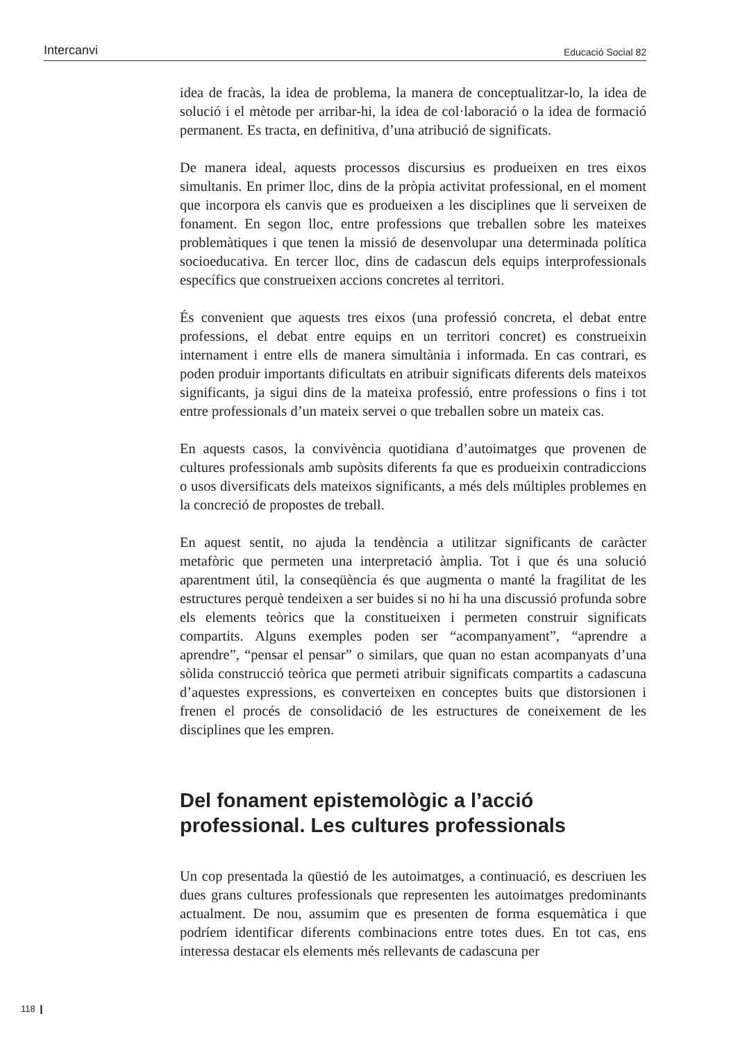Intercanvi Educació Social 82
idea de fracàs, la idea de problema, la manera de conceptualitzar-lo, la idea de solució i el mètode per arribar-hi, la idea de col·laboració o la idea de formació permanent. Es tracta, en definitiva, d’una atribució de significats.
De manera ideal, aquests processos discursius es produeixen en tres eixos simultanis. En primer lloc, dins de la pròpia activitat professional, en el moment que incorpora els canvis que es produeixen a les disciplines que li serveixen de fonament. En segon lloc, entre professions que treballen sobre les mateixes problemàtiques i que tenen la missió de desenvolupar una determinada política socioeducativa. En tercer lloc, dins de cadascun dels equips interprofessionals específics que construeixen accions concretes al territori.
És convenient que aquests tres eixos (una professió concreta, el debat entre professions, el debat entre equips en un territori concret) es construeixin internament i entre ells de manera simultània i informada. En cas contrari, es poden produir importants dificultats en atribuir significats diferents dels mateixos significants, ja sigui dins de la mateixa professió, entre professions o fins i tot entre professionals d’un mateix servei o que treballen sobre un mateix cas.
En aquests casos, la convivència quotidiana d’autoimatges que provenen de cultures professionals amb supòsits diferents fa que es produeixin contradiccions o usos diversificats dels mateixos significants, a més dels múltiples problemes en la concreció de propostes de treball.
En aquest sentit, no ajuda la tendència a utilitzar significants de caràcter metafòric que permeten una interpretació àmplia. Tot i que és una solució aparentment útil, la conseqüència és que augmenta o manté la fragilitat de les estructures perquè tendeixen a ser buides si no hi ha una discussió profunda sobre els elements teòrics que la constitueixen i permeten construir significats compartits. Alguns exemples poden ser “acompanyament”, “aprendre a aprendre”, “pensar el pensar” o similars, que quan no estan acompanyats d’una sòlida construcció teòrica que permeti atribuir significats compartits a cadascuna d’aquestes expressions, es converteixen en conceptes buits que distorsionen i frenen el procés de consolidació de les estructures de coneixement de les disciplines que les empren.
Del fonament epistemològic a l’acció professional. Les cultures professionals
Un cop presentada la qüestió de les autoimatges, a continuació, es descriuen les dues grans cultures professionals que representen les autoimatges predominants actualment. De nou, assumim que es presenten de forma esquemàtica i que podríem identificar diferents combinacions entre totes dues. En tot cas, ens interessa destacar els elements més rellevants de cadascuna per
118 ❙